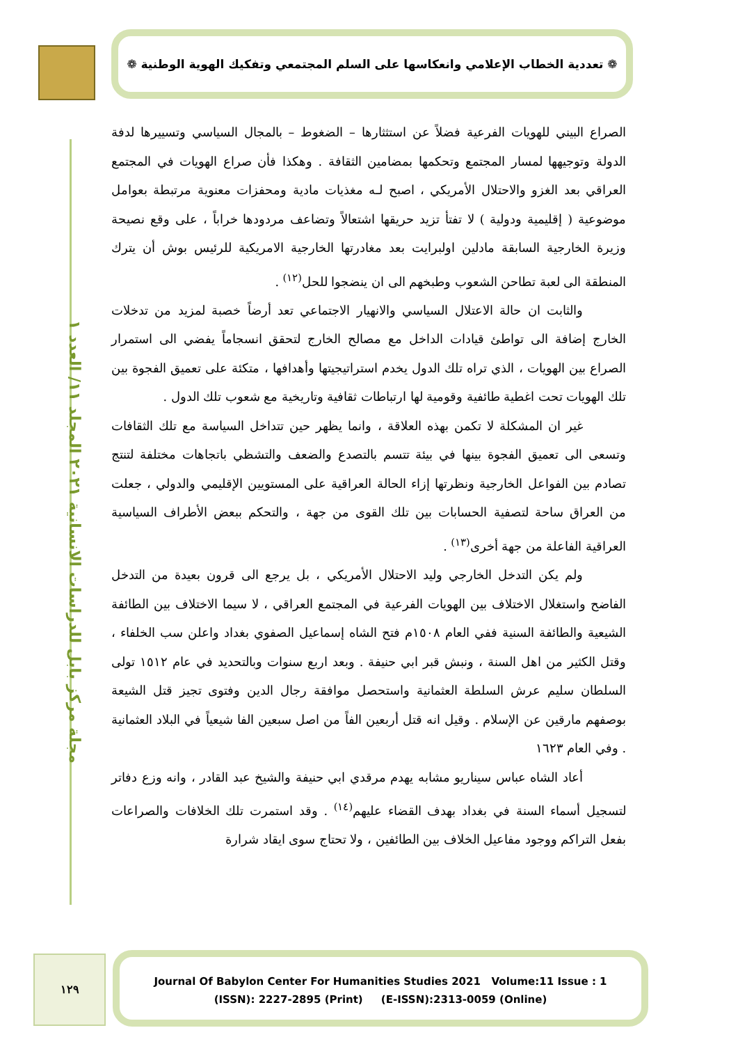❁ تعددية الخطاب الإعلامي وانعكاسها على السلم المجتمعي وتفكيك الهوية الوطنية ❁
مجلة مركز بابل للدراسات الانسانية ٢٠٢١ المجلد ١١/ العدد ١
الصراع البيني للهويات الفرعية فضلاً عن استثثارها – الضغوط – بالمجال السياسي وتسييرها لدفة الدولة وتوجيهها لمسار المجتمع وتحكمها بمضامين الثقافة . وهكذا فأن صراع الهويات في المجتمع العراقي بعد الغزو والاحتلال الأمريكي ، اصبح لـه مغذيات مادية ومحفزات معنوية مرتبطة بعوامل موضوعية ( إقليمية ودولية ) لا تفتأ تزيد حريقها اشتعالاً وتضاعف مردودها خراباً ، على وقع نصيحة وزيرة الخارجية السابقة مادلين اولبرايت بعد مغادرتها الخارجية الامريكية للرئيس بوش أن يترك المنطقة الى لعبة تطاحن الشعوب وطبخهم الى ان ينضجوا للحل<sup>(١٢)</sup> .
والثابت ان حالة الاعتلال السياسي والانهيار الاجتماعي تعد أرضاً خصبة لمزيد من تدخلات الخارج إضافة الى تواطئ قيادات الداخل مع مصالح الخارج لتحقق انسجاماً يفضي الى استمرار الصراع بين الهويات ، الذي تراه تلك الدول يخدم استراتيجيتها وأهدافها ، متكئة على تعميق الفجوة بين تلك الهويات تحت اغطية طائفية وقومية لها ارتباطات ثقافية وتاريخية مع شعوب تلك الدول .
غير ان المشكلة لا تكمن بهذه العلاقة ، وانما يظهر حين تتداخل السياسة مع تلك الثقافات وتسعى الى تعميق الفجوة بينها في بيئة تتسم بالتصدع والضعف والتشظي باتجاهات مختلفة لتنتج تصادم بين الفواعل الخارجية ونظرتها إزاء الحالة العراقية على المستويين الإقليمي والدولي ، جعلت من العراق ساحة لتصفية الحسابات بين تلك القوى من جهة ، والتحكم ببعض الأطراف السياسية العراقية الفاعلة من جهة أخرى<sup>(١٣)</sup> .
ولم يكن التدخل الخارجي وليد الاحتلال الأمريكي ، بل يرجع الى قرون بعيدة من التدخل الفاضح واستغلال الاختلاف بين الهويات الفرعية في المجتمع العراقي ، لا سيما الاختلاف بين الطائفة الشيعية والطائفة السنية ففي العام ١٥٠٨م فتح الشاه إسماعيل الصفوي بغداد واعلن سب الخلفاء ، وقتل الكثير من اهل السنة ، ونبش قبر ابي حنيفة . وبعد اربع سنوات وبالتحديد في عام ١٥١٢ تولى السلطان سليم عرش السلطة العثمانية واستحصل موافقة رجال الدين وفتوى تجيز قتل الشيعة بوصفهم مارقين عن الإسلام . وقيل انه قتل أربعين الفاً من اصل سبعين الفا شيعياً في البلاد العثمانية . وفي العام ١٦٢٣
أعاد الشاه عباس سيناريو مشابه يهدم مرقدي ابي حنيفة والشيخ عبد القادر ، وانه وزع دفاتر لتسجيل أسماء السنة في بغداد بهدف القضاء عليهم<sup>(١٤)</sup> . وقد استمرت تلك الخلافات والصراعات بفعل التراكم ووجود مفاعيل الخلاف بين الطائفين ، ولا تحتاج سوى ايقاد شرارة
١٢٩
Journal Of Babylon Center For Humanities Studies 2021 Volume:11 Issue : 1
(ISSN): 2227-2895 (Print) (E-ISSN):2313-0059 (Online)